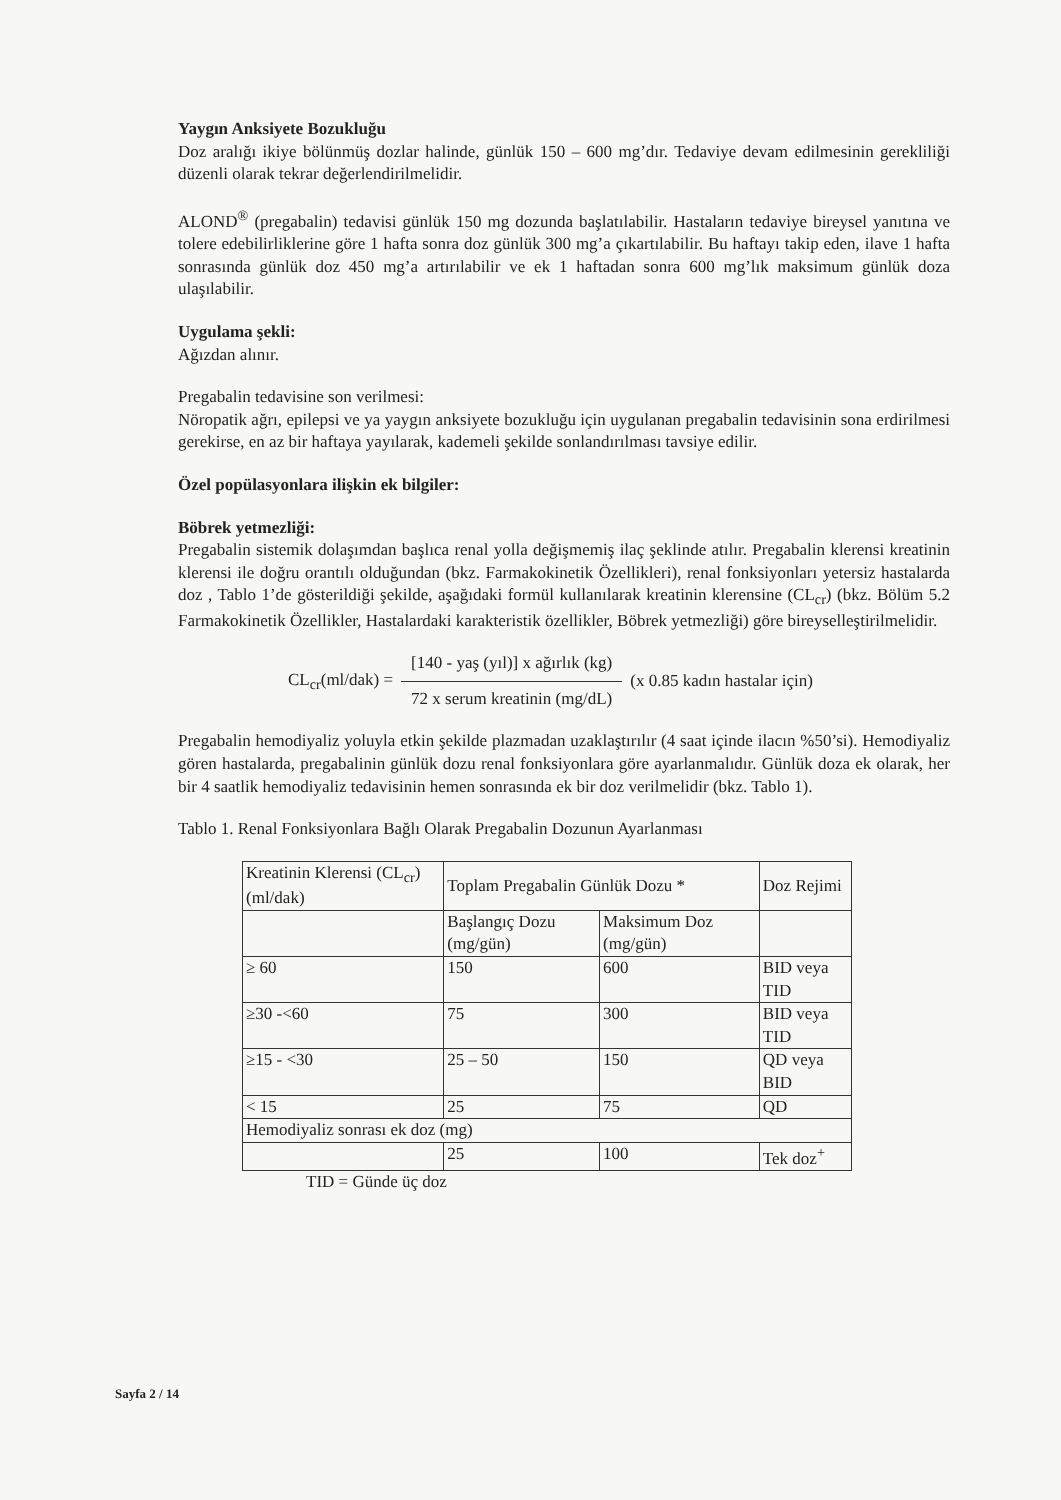Yaygın Anksiyete Bozukluğu
Doz aralığı ikiye bölünmüş dozlar halinde, günlük 150 – 600 mg’dır. Tedaviye devam edilmesinin gerekliliği düzenli olarak tekrar değerlendirilmelidir.
ALOND<sup>®</sup> (pregabalin) tedavisi günlük 150 mg dozunda başlatılabilir. Hastaların tedaviye bireysel yanıtına ve tolere edebilirliklerine göre 1 hafta sonra doz günlük 300 mg’a çıkartılabilir. Bu haftayı takip eden, ilave 1 hafta sonrasında günlük doz 450 mg’a artırılabilir ve ek 1 haftadan sonra 600 mg’lık maksimum günlük doza ulaşılabilir.
Uygulama şekli:
Ağızdan alınır.
Pregabalin tedavisine son verilmesi:
Nöropatik ağrı, epilepsi ve ya yaygın anksiyete bozukluğu için uygulanan pregabalin tedavisinin sona erdirilmesi gerekirse, en az bir haftaya yayılarak, kademeli şekilde sonlandırılması tavsiye edilir.
Özel popülasyonlara ilişkin ek bilgiler:
Böbrek yetmezliği:
Pregabalin sistemik dolaşımdan başlıca renal yolla değişmemiş ilaç şeklinde atılır. Pregabalin klerensi kreatinin klerensi ile doğru orantılı olduğundan (bkz. Farmakokinetik Özellikleri), renal fonksiyonları yetersiz hastalarda doz , Tablo 1’de gösterildiği şekilde, aşağıdaki formül kullanılarak kreatinin klerensine (CL<sub>cr</sub>) (bkz. Bölüm 5.2 Farmakokinetik Özellikler, Hastalardaki karakteristik özellikler, Böbrek yetmezliği) göre bireyselleştirilmelidir.
CL<sub>cr</sub>(ml/dak) =
[140 - yaş (yıl)] x ağırlık (kg)
72 x serum kreatinin (mg/dL)
(x 0.85 kadın hastalar için)
Pregabalin hemodiyaliz yoluyla etkin şekilde plazmadan uzaklaştırılır (4 saat içinde ilacın %50’si). Hemodiyaliz gören hastalarda, pregabalinin günlük dozu renal fonksiyonlara göre ayarlanmalıdır. Günlük doza ek olarak, her bir 4 saatlik hemodiyaliz tedavisinin hemen sonrasında ek bir doz verilmelidir (bkz. Tablo 1).
Tablo 1. Renal Fonksiyonlara Bağlı Olarak Pregabalin Dozunun Ayarlanması
| Kreatinin Klerensi (CL<sub>cr</sub>) (ml/dak) | Toplam Pregabalin Günlük Dozu * | | Doz Rejimi |
| | Başlangıç Dozu (mg/gün) | Maksimum Doz (mg/gün) | |
| ≥ 60 | 150 | 600 | BID veya TID |
| ≥30 -<60 | 75 | 300 | BID veya TID |
| ≥15 - <30 | 25 – 50 | 150 | QD veya BID |
| < 15 | 25 | 75 | QD |
| Hemodiyaliz sonrası ek doz (mg) | | | |
| | 25 | 100 | Tek doz<sup>+</sup> |
TID = Günde üç doz
Sayfa 2 / 14